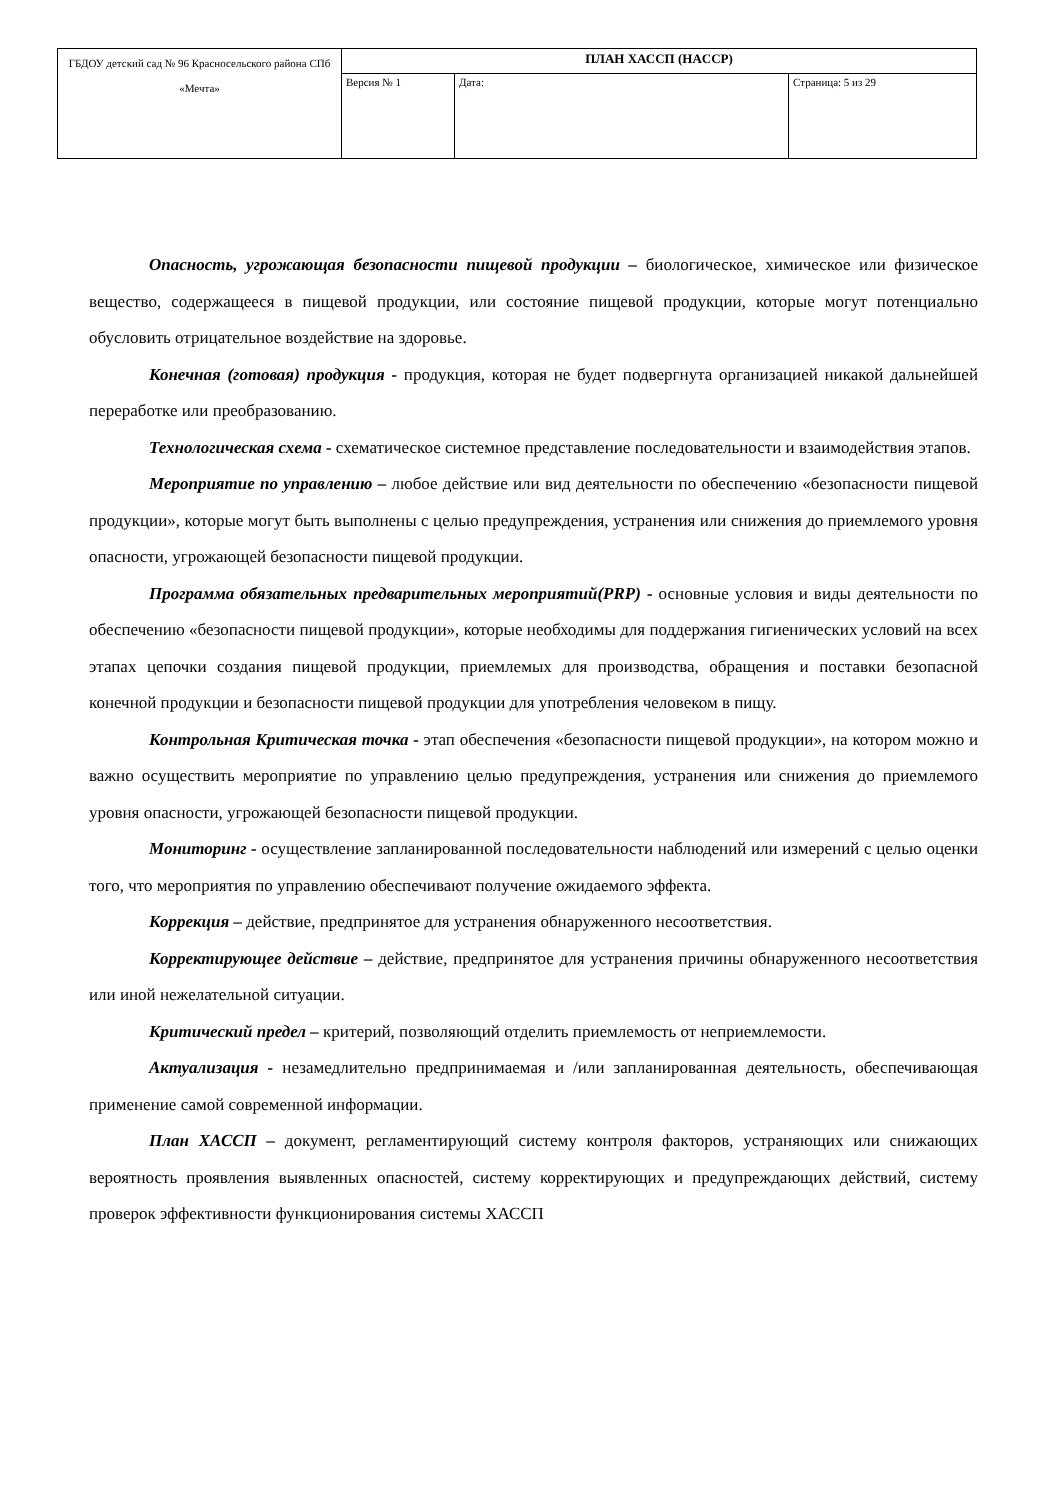| ГБДОУ детский сад № 96 Красносельского района СПб «Мечта» | ПЛАН ХАССП (HACCP) | | |
| | Версия № 1 | Дата: | Страница: 5 из 29 |
Опасность, угрожающая безопасности пищевой продукции – биологическое, химическое или физическое вещество, содержащееся в пищевой продукции, или состояние пищевой продукции, которые могут потенциально обусловить отрицательное воздействие на здоровье.
Конечная (готовая) продукция - продукция, которая не будет подвергнута организацией никакой дальнейшей переработке или преобразованию.
Технологическая схема - схематическое системное представление последовательности и взаимодействия этапов.
Мероприятие по управлению – любое действие или вид деятельности по обеспечению «безопасности пищевой продукции», которые могут быть выполнены с целью предупреждения, устранения или снижения до приемлемого уровня опасности, угрожающей безопасности пищевой продукции.
Программа обязательных предварительных мероприятий(PRP) - основные условия и виды деятельности по обеспечению «безопасности пищевой продукции», которые необходимы для поддержания гигиенических условий на всех этапах цепочки создания пищевой продукции, приемлемых для производства, обращения и поставки безопасной конечной продукции и безопасности пищевой продукции для употребления человеком в пищу.
Контрольная Критическая точка - этап обеспечения «безопасности пищевой продукции», на котором можно и важно осуществить мероприятие по управлению целью предупреждения, устранения или снижения до приемлемого уровня опасности, угрожающей безопасности пищевой продукции.
Мониторинг - осуществление запланированной последовательности наблюдений или измерений с целью оценки того, что мероприятия по управлению обеспечивают получение ожидаемого эффекта.
Коррекция – действие, предпринятое для устранения обнаруженного несоответствия.
Корректирующее действие – действие, предпринятое для устранения причины обнаруженного несоответствия или иной нежелательной ситуации.
Критический предел – критерий, позволяющий отделить приемлемость от неприемлемости.
Актуализация - незамедлительно предпринимаемая и /или запланированная деятельность, обеспечивающая применение самой современной информации.
План ХАССП – документ, регламентирующий систему контроля факторов, устраняющих или снижающих вероятность проявления выявленных опасностей, систему корректирующих и предупреждающих действий, систему проверок эффективности функционирования системы ХАССП